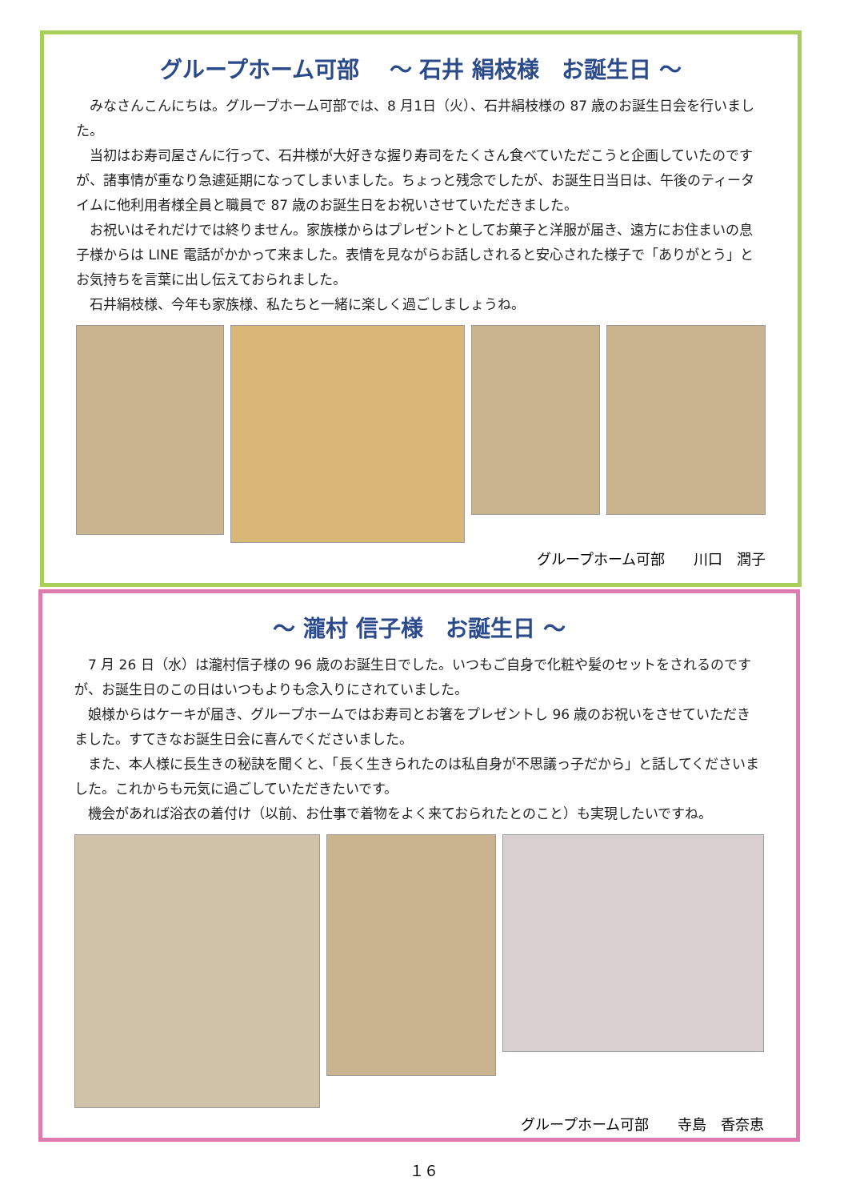グループホーム可部　 ～ 石井 絹枝様　お誕生日 ～
みなさんこんにちは。グループホーム可部では、8 月1日（火）、石井絹枝様の 87 歳のお誕生日会を行いました。
当初はお寿司屋さんに行って、石井様が大好きな握り寿司をたくさん食べていただこうと企画していたのですが、諸事情が重なり急遽延期になってしまいました。ちょっと残念でしたが、お誕生日当日は、午後のティータイムに他利用者様全員と職員で 87 歳のお誕生日をお祝いさせていただきました。
お祝いはそれだけでは終りません。家族様からはプレゼントとしてお菓子と洋服が届き、遠方にお住まいの息子様からは LINE 電話がかかって来ました。表情を見ながらお話しされると安心された様子で「ありがとう」とお気持ちを言葉に出し伝えておられました。
石井絹枝様、今年も家族様、私たちと一緒に楽しく過ごしましょうね。
グループホーム可部　　川口　潤子
～ 瀧村 信子様　お誕生日 ～
7 月 26 日（水）は瀧村信子様の 96 歳のお誕生日でした。いつもご自身で化粧や髪のセットをされるのですが、お誕生日のこの日はいつもよりも念入りにされていました。
娘様からはケーキが届き、グループホームではお寿司とお箸をプレゼントし 96 歳のお祝いをさせていただきました。すてきなお誕生日会に喜んでくださいました。
また、本人様に長生きの秘訣を聞くと、「長く生きられたのは私自身が不思議っ子だから」と話してくださいました。これからも元気に過ごしていただきたいです。
機会があれば浴衣の着付け（以前、お仕事で着物をよく来ておられたとのこと）も実現したいですね。
グループホーム可部　　寺島　香奈恵
１６